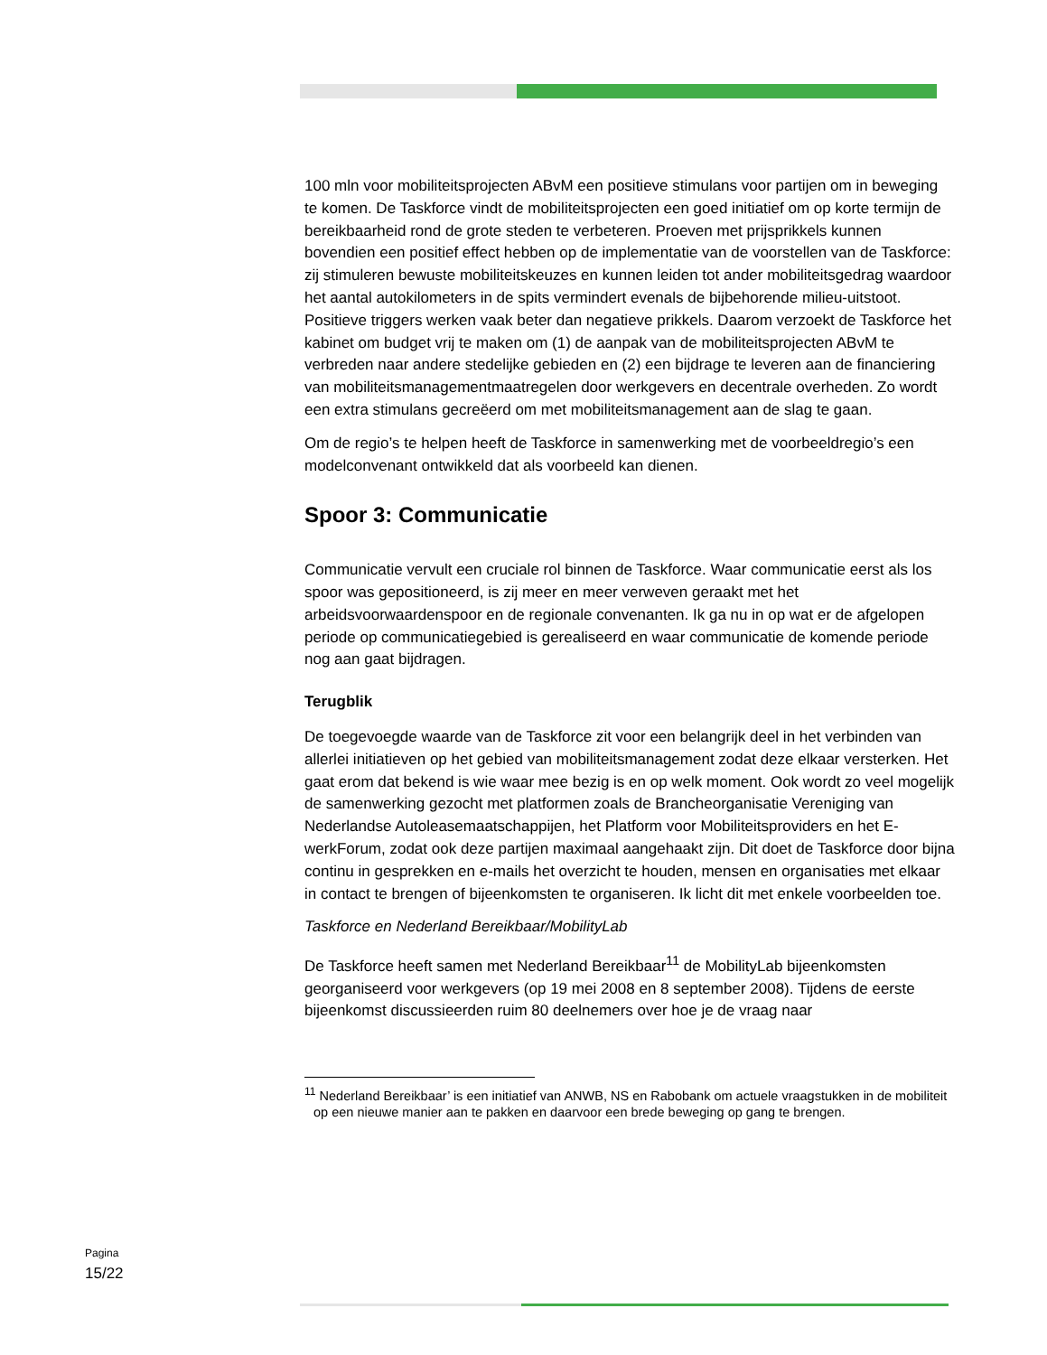100 mln voor mobiliteitsprojecten ABvM een positieve stimulans voor partijen om in beweging te komen. De Taskforce vindt de mobiliteitsprojecten een goed initiatief om op korte termijn de bereikbaarheid rond de grote steden te verbeteren. Proeven met prijsprikkels kunnen bovendien een positief effect hebben op de implementatie van de voorstellen van de Taskforce: zij stimuleren bewuste mobiliteitskeuzes en kunnen leiden tot ander mobiliteitsgedrag waardoor het aantal autokilometers in de spits vermindert evenals de bijbehorende milieu-uitstoot. Positieve triggers werken vaak beter dan negatieve prikkels. Daarom verzoekt de Taskforce het kabinet om budget vrij te maken om (1) de aanpak van de mobiliteitsprojecten ABvM te verbreden naar andere stedelijke gebieden en (2) een bijdrage te leveren aan de financiering van mobiliteitsmanagementmaatregelen door werkgevers en decentrale overheden. Zo wordt een extra stimulans gecreëerd om met mobiliteitsmanagement aan de slag te gaan.
Om de regio’s te helpen heeft de Taskforce in samenwerking met de voorbeeldregio’s een modelconvenant ontwikkeld dat als voorbeeld kan dienen.
Spoor 3: Communicatie
Communicatie vervult een cruciale rol binnen de Taskforce. Waar communicatie eerst als los spoor was gepositioneerd, is zij meer en meer verweven geraakt met het arbeidsvoorwaardenspoor en de regionale convenanten. Ik ga nu in op wat er de afgelopen periode op communicatiegebied is gerealiseerd en waar communicatie de komende periode nog aan gaat bijdragen.
Terugblik
De toegevoegde waarde van de Taskforce zit voor een belangrijk deel in het verbinden van allerlei initiatieven op het gebied van mobiliteitsmanagement zodat deze elkaar versterken. Het gaat erom dat bekend is wie waar mee bezig is en op welk moment. Ook wordt zo veel mogelijk de samenwerking gezocht met platformen zoals de Brancheorganisatie Vereniging van Nederlandse Autoleasemaatschappijen, het Platform voor Mobiliteitsproviders en het E-werkForum, zodat ook deze partijen maximaal aangehaakt zijn. Dit doet de Taskforce door bijna continu in gesprekken en e-mails het overzicht te houden, mensen en organisaties met elkaar in contact te brengen of bijeenkomsten te organiseren. Ik licht dit met enkele voorbeelden toe.
Taskforce en Nederland Bereikbaar/MobilityLab
De Taskforce heeft samen met Nederland Bereikbaar<sup>11</sup> de MobilityLab bijeenkomsten georganiseerd voor werkgevers (op 19 mei 2008 en 8 september 2008). Tijdens de eerste bijeenkomst discussieerden ruim 80 deelnemers over hoe je de vraag naar
<sup>11</sup> Nederland Bereikbaar’ is een initiatief van ANWB, NS en Rabobank om actuele vraagstukken in de mobiliteit op een nieuwe manier aan te pakken en daarvoor een brede beweging op gang te brengen.
Pagina
15/22